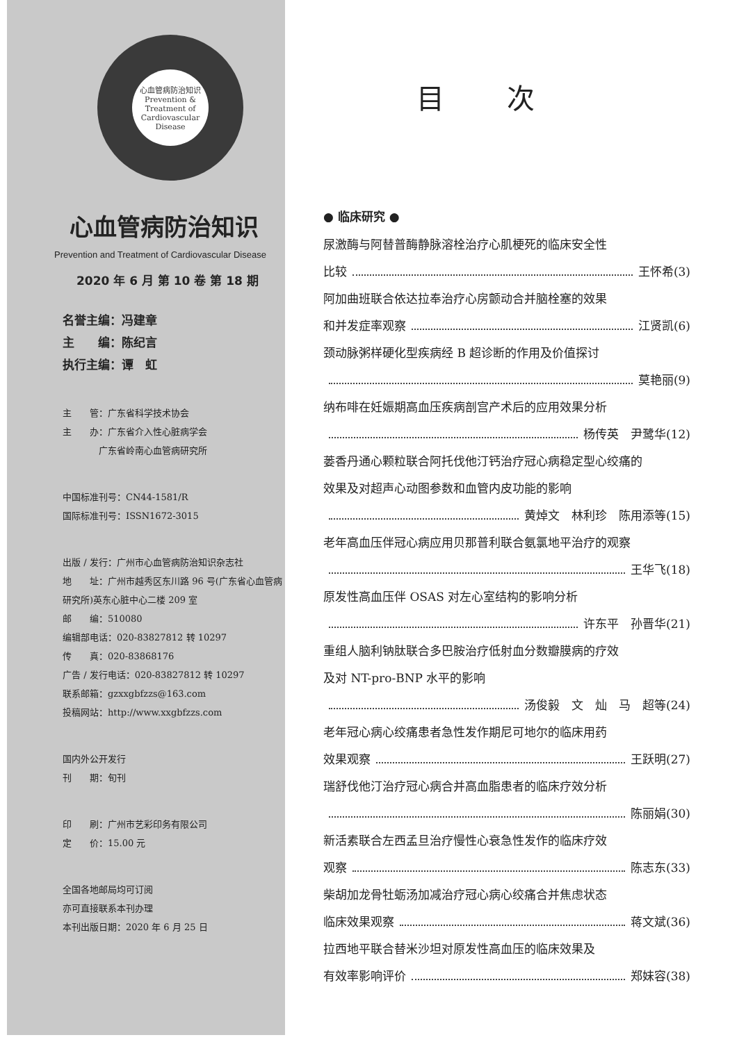心血管病防治知识
Prevention & Treatment of Cardiovascular Disease
心血管病防治知识
Prevention and Treatment of Cardiovascular Disease
2020 年 6 月 第 10 卷 第 18 期
名誉主编：冯建章
主　　编：陈纪言
执行主编：谭　虹
主　　管：广东省科学技术协会
主　　办：广东省介入性心脏病学会
　　　　广东省岭南心血管病研究所
中国标准刊号：CN44-1581/R
国际标准刊号：ISSN1672-3015
出版 / 发行：广州市心血管病防治知识杂志社
地　　址：广州市越秀区东川路 96 号(广东省心血管病研究所)英东心脏中心二楼 209 室
邮　　编：510080
编辑部电话：020-83827812 转 10297
传　　真：020-83868176
广告 / 发行电话：020-83827812 转 10297
联系邮箱：gzxxgbfzzs@163.com
投稿网站：http://www.xxgbfzzs.com
国内外公开发行
刊　　期：旬刊
印　　刷：广州市艺彩印务有限公司
定　　价：15.00 元
全国各地邮局均可订阅
亦可直接联系本刊办理
本刊出版日期：2020 年 6 月 25 日
目次
● 临床研究 ●
尿激酶与阿替普酶静脉溶栓治疗心肌梗死的临床安全性
比较 王怀希(3)
阿加曲班联合依达拉奉治疗心房颤动合并脑栓塞的效果
和并发症率观察 江贤凯(6)
颈动脉粥样硬化型疾病经 B 超诊断的作用及价值探讨
莫艳丽(9)
纳布啡在妊娠期高血压疾病剖宫产术后的应用效果分析
杨传英　尹鹭华(12)
蒌香丹通心颗粒联合阿托伐他汀钙治疗冠心病稳定型心绞痛的
效果及对超声心动图参数和血管内皮功能的影响
黄焯文　林利珍　陈用添等(15)
老年高血压伴冠心病应用贝那普利联合氨氯地平治疗的观察
王华飞(18)
原发性高血压伴 OSAS 对左心室结构的影响分析
许东平　孙晋华(21)
重组人脑利钠肽联合多巴胺治疗低射血分数瓣膜病的疗效
及对 NT-pro-BNP 水平的影响
汤俊毅　文　灿　马　超等(24)
老年冠心病心绞痛患者急性发作期尼可地尔的临床用药
效果观察 王跃明(27)
瑞舒伐他汀治疗冠心病合并高血脂患者的临床疗效分析
陈丽娟(30)
新活素联合左西孟旦治疗慢性心衰急性发作的临床疗效
观察 陈志东(33)
柴胡加龙骨牡蛎汤加减治疗冠心病心绞痛合并焦虑状态
临床效果观察 蒋文斌(36)
拉西地平联合替米沙坦对原发性高血压的临床效果及
有效率影响评价 郑妹容(38)